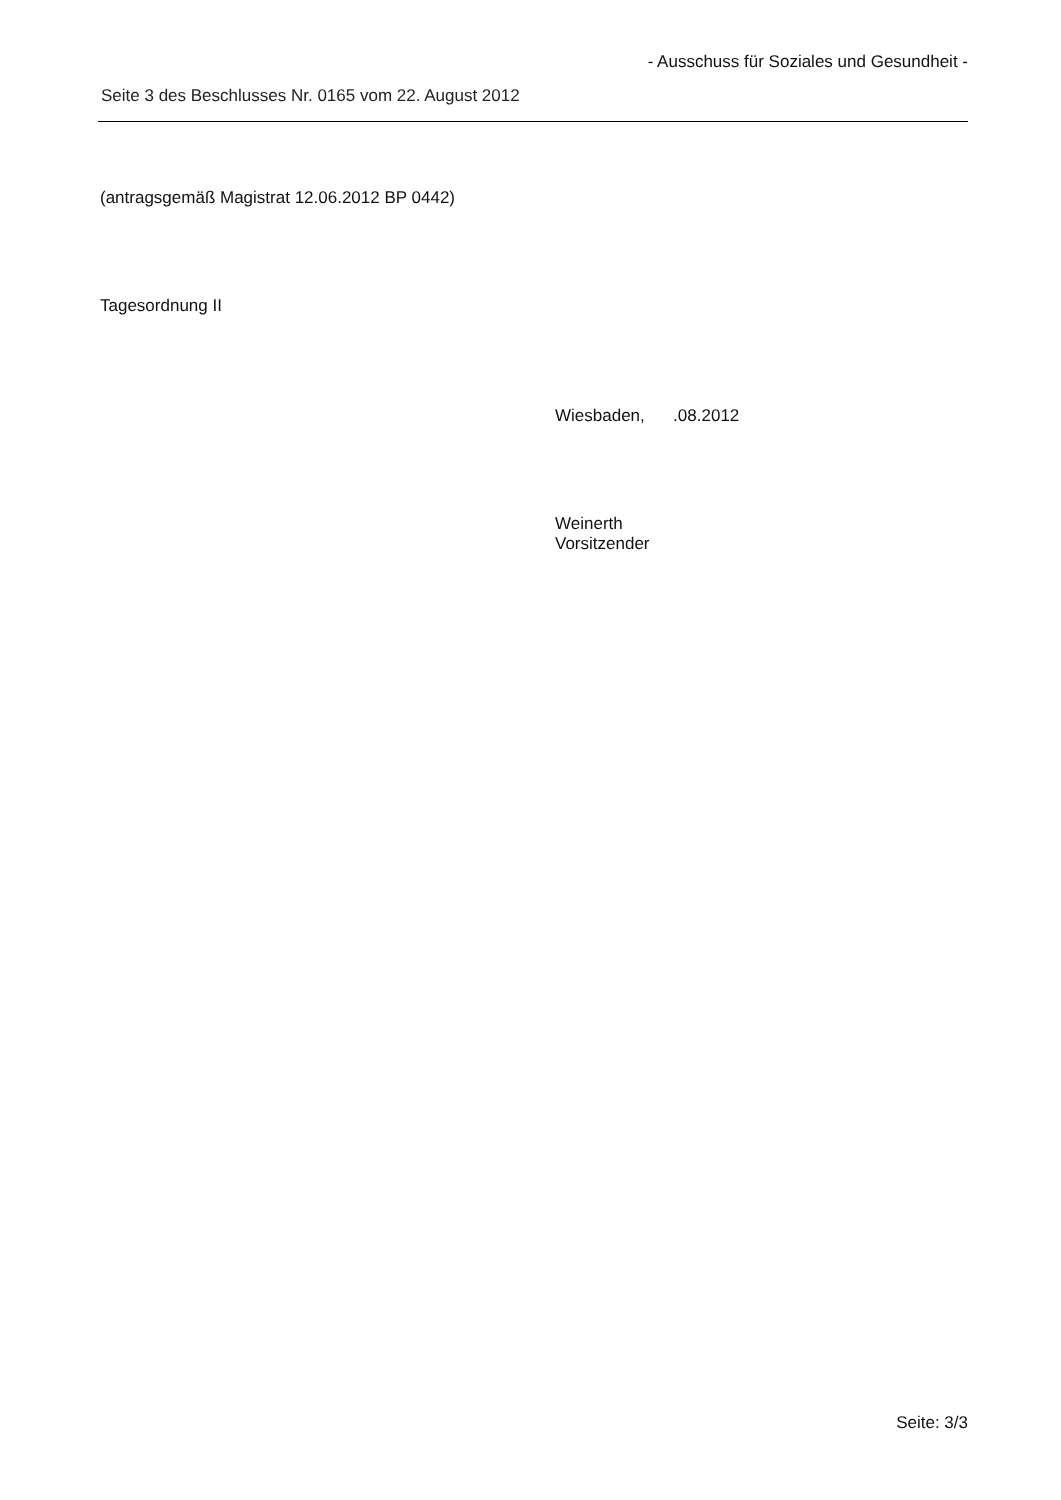- Ausschuss für Soziales und Gesundheit -
Seite 3 des Beschlusses Nr. 0165 vom 22. August 2012
(antragsgemäß Magistrat 12.06.2012 BP 0442)
Tagesordnung II
Wiesbaden, .08.2012
Weinerth
Vorsitzender
Seite: 3/3